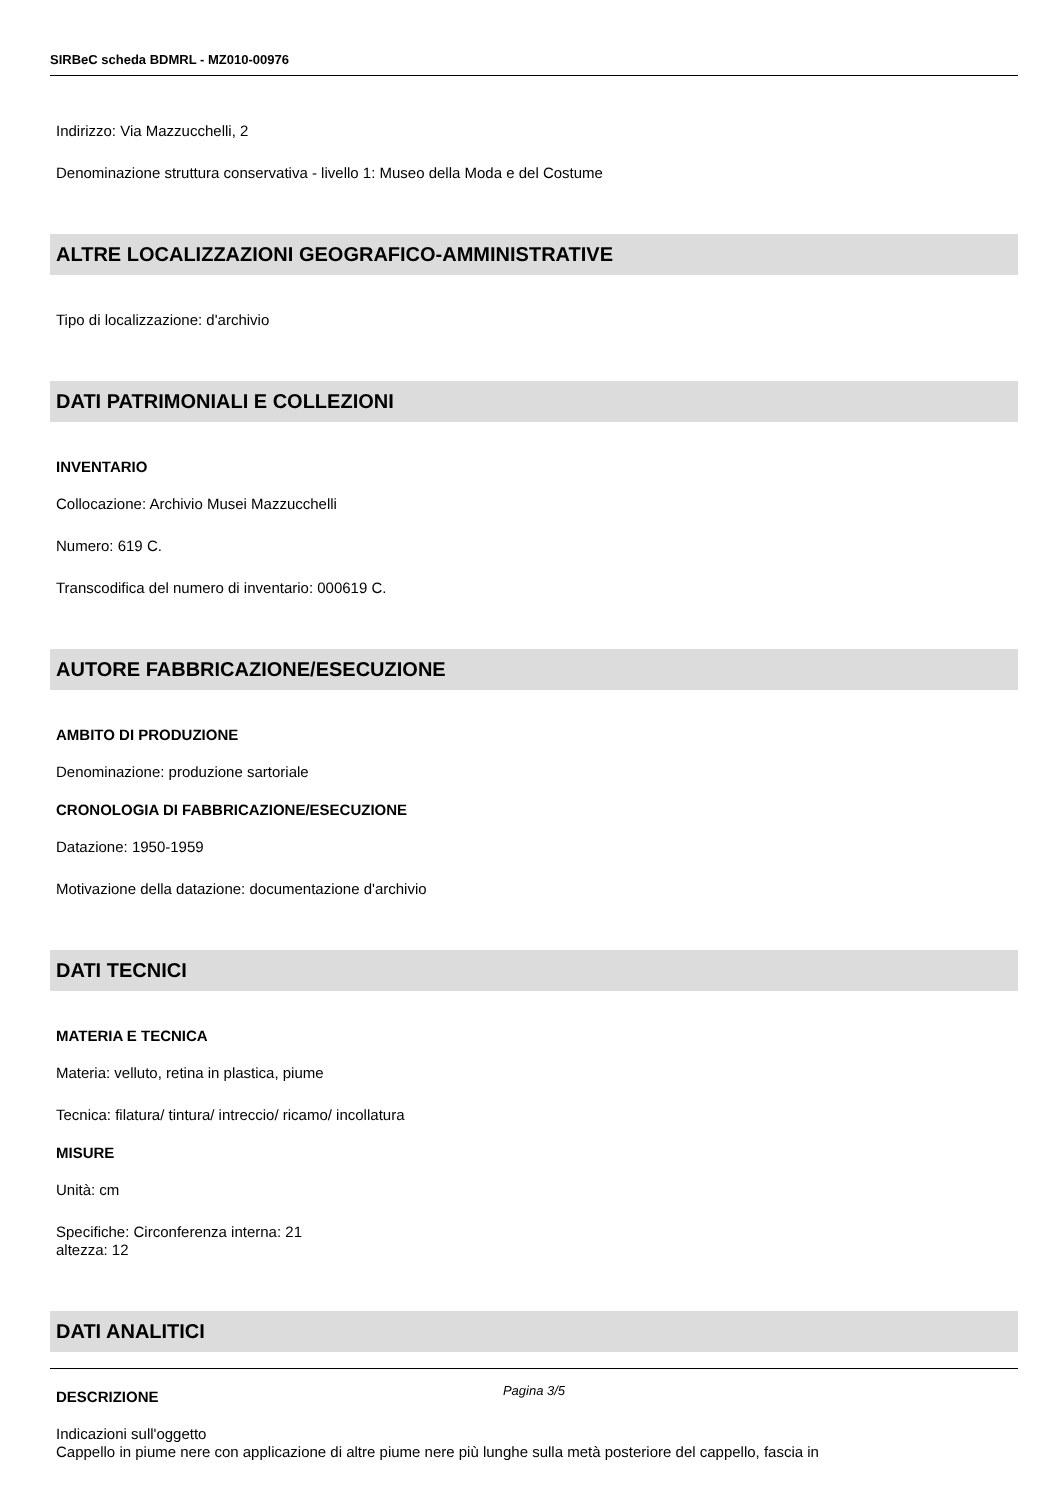SIRBeC scheda BDMRL - MZ010-00976
Indirizzo: Via Mazzucchelli, 2
Denominazione struttura conservativa - livello 1: Museo della Moda e del Costume
ALTRE LOCALIZZAZIONI GEOGRAFICO-AMMINISTRATIVE
Tipo di localizzazione: d'archivio
DATI PATRIMONIALI E COLLEZIONI
INVENTARIO
Collocazione: Archivio Musei Mazzucchelli
Numero: 619 C.
Transcodifica del numero di inventario: 000619 C.
AUTORE FABBRICAZIONE/ESECUZIONE
AMBITO DI PRODUZIONE
Denominazione: produzione sartoriale
CRONOLOGIA DI FABBRICAZIONE/ESECUZIONE
Datazione: 1950-1959
Motivazione della datazione: documentazione d'archivio
DATI TECNICI
MATERIA E TECNICA
Materia: velluto, retina in plastica, piume
Tecnica: filatura/ tintura/ intreccio/ ricamo/ incollatura
MISURE
Unità: cm
Specifiche: Circonferenza interna: 21
altezza: 12
DATI ANALITICI
DESCRIZIONE
Indicazioni sull'oggetto
Cappello in piume nere con applicazione di altre piume nere più lunghe sulla metà posteriore del cappello, fascia in
Pagina 3/5